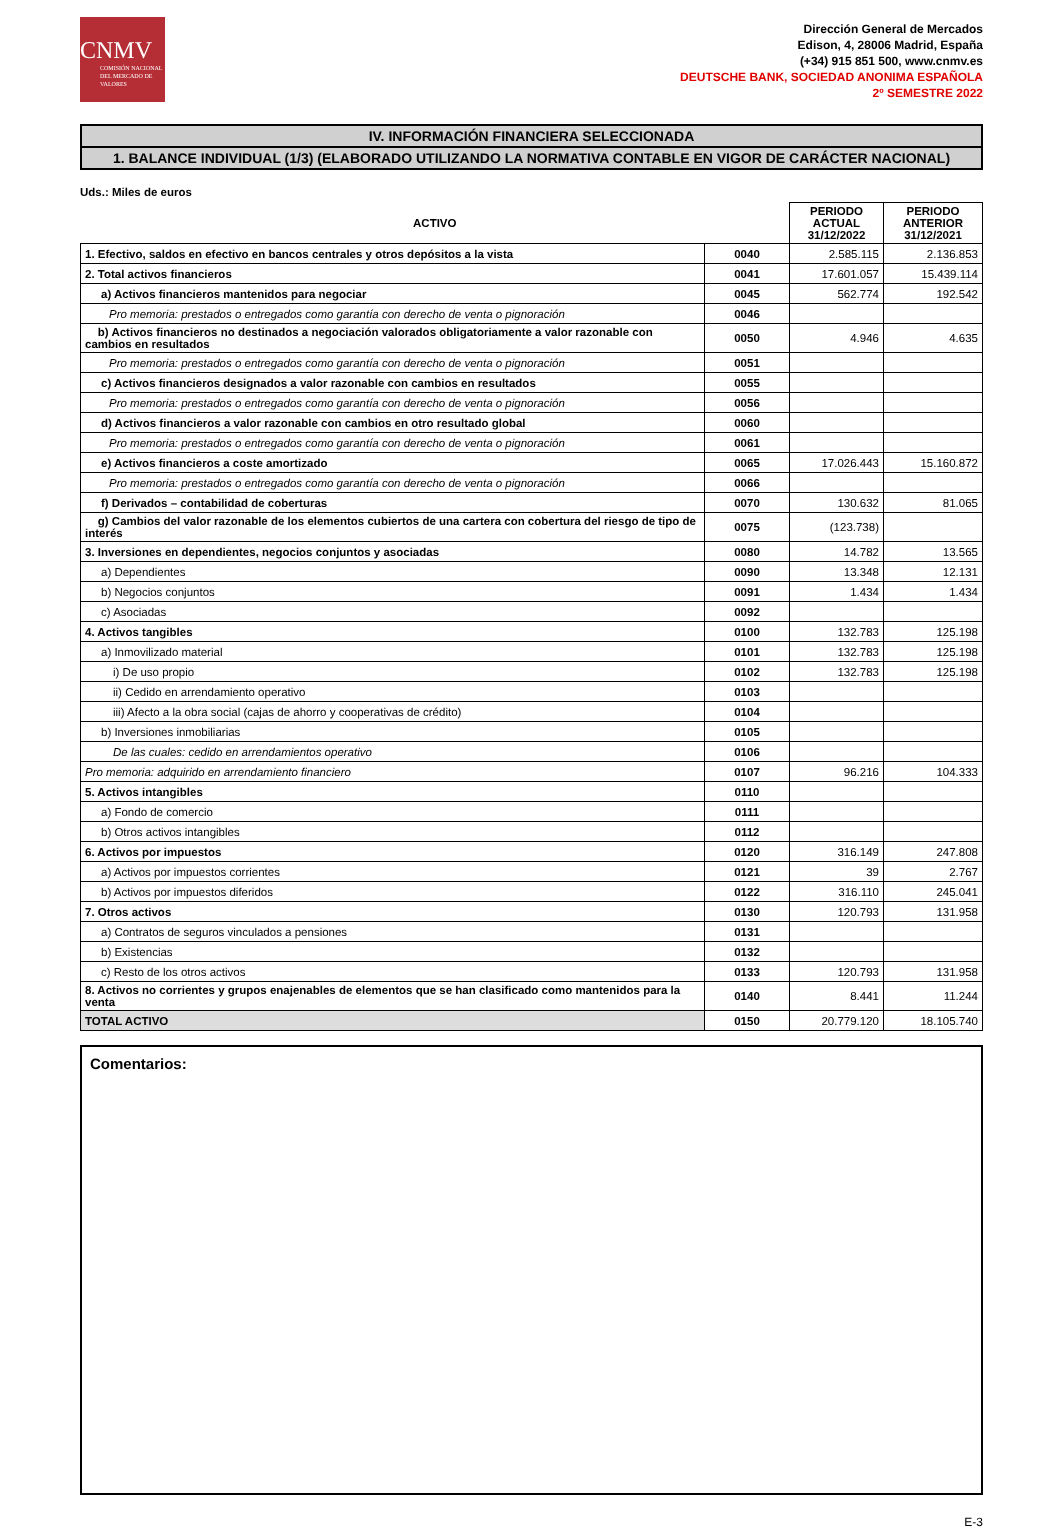CNMV
COMISIÓN NACIONAL DEL MERCADO DE VALORES
Dirección General de Mercados
Edison, 4, 28006 Madrid, España
(+34) 915 851 500, www.cnmv.es
DEUTSCHE BANK, SOCIEDAD ANONIMA ESPAÑOLA
2º SEMESTRE 2022
IV. INFORMACIÓN FINANCIERA SELECCIONADA
1. BALANCE INDIVIDUAL (1/3) (ELABORADO UTILIZANDO LA NORMATIVA CONTABLE EN VIGOR DE CARÁCTER NACIONAL)
Uds.: Miles de euros
| ACTIVO | | PERIODO ACTUAL 31/12/2022 | PERIODO ANTERIOR 31/12/2021 |
| --- | --- | --- | --- |
| 1. Efectivo, saldos en efectivo en bancos centrales y otros depósitos a la vista | 0040 | 2.585.115 | 2.136.853 |
| 2. Total activos financieros | 0041 | 17.601.057 | 15.439.114 |
| a) Activos financieros mantenidos para negociar | 0045 | 562.774 | 192.542 |
| Pro memoria: prestados o entregados como garantía con derecho de venta o pignoración | 0046 | | |
| b) Activos financieros no destinados a negociación valorados obligatoriamente a valor razonable con cambios en resultados | 0050 | 4.946 | 4.635 |
| Pro memoria: prestados o entregados como garantía con derecho de venta o pignoración | 0051 | | |
| c) Activos financieros designados a valor razonable con cambios en resultados | 0055 | | |
| Pro memoria: prestados o entregados como garantía con derecho de venta o pignoración | 0056 | | |
| d) Activos financieros a valor razonable con cambios en otro resultado global | 0060 | | |
| Pro memoria: prestados o entregados como garantía con derecho de venta o pignoración | 0061 | | |
| e) Activos financieros a coste amortizado | 0065 | 17.026.443 | 15.160.872 |
| Pro memoria: prestados o entregados como garantía con derecho de venta o pignoración | 0066 | | |
| f) Derivados – contabilidad de coberturas | 0070 | 130.632 | 81.065 |
| g) Cambios del valor razonable de los elementos cubiertos de una cartera con cobertura del riesgo de tipo de interés | 0075 | (123.738) | |
| 3. Inversiones en dependientes, negocios conjuntos y asociadas | 0080 | 14.782 | 13.565 |
| a) Dependientes | 0090 | 13.348 | 12.131 |
| b) Negocios conjuntos | 0091 | 1.434 | 1.434 |
| c) Asociadas | 0092 | | |
| 4. Activos tangibles | 0100 | 132.783 | 125.198 |
| a) Inmovilizado material | 0101 | 132.783 | 125.198 |
| i) De uso propio | 0102 | 132.783 | 125.198 |
| ii) Cedido en arrendamiento operativo | 0103 | | |
| iii) Afecto a la obra social (cajas de ahorro y cooperativas de crédito) | 0104 | | |
| b) Inversiones inmobiliarias | 0105 | | |
| De las cuales: cedido en arrendamientos operativo | 0106 | | |
| Pro memoria: adquirido en arrendamiento financiero | 0107 | 96.216 | 104.333 |
| 5. Activos intangibles | 0110 | | |
| a) Fondo de comercio | 0111 | | |
| b) Otros activos intangibles | 0112 | | |
| 6. Activos por impuestos | 0120 | 316.149 | 247.808 |
| a) Activos por impuestos corrientes | 0121 | 39 | 2.767 |
| b) Activos por impuestos diferidos | 0122 | 316.110 | 245.041 |
| 7. Otros activos | 0130 | 120.793 | 131.958 |
| a) Contratos de seguros vinculados a pensiones | 0131 | | |
| b) Existencias | 0132 | | |
| c) Resto de los otros activos | 0133 | 120.793 | 131.958 |
| 8. Activos no corrientes y grupos enajenables de elementos que se han clasificado como mantenidos para la venta | 0140 | 8.441 | 11.244 |
| TOTAL ACTIVO | 0150 | 20.779.120 | 18.105.740 |
Comentarios:
E-3